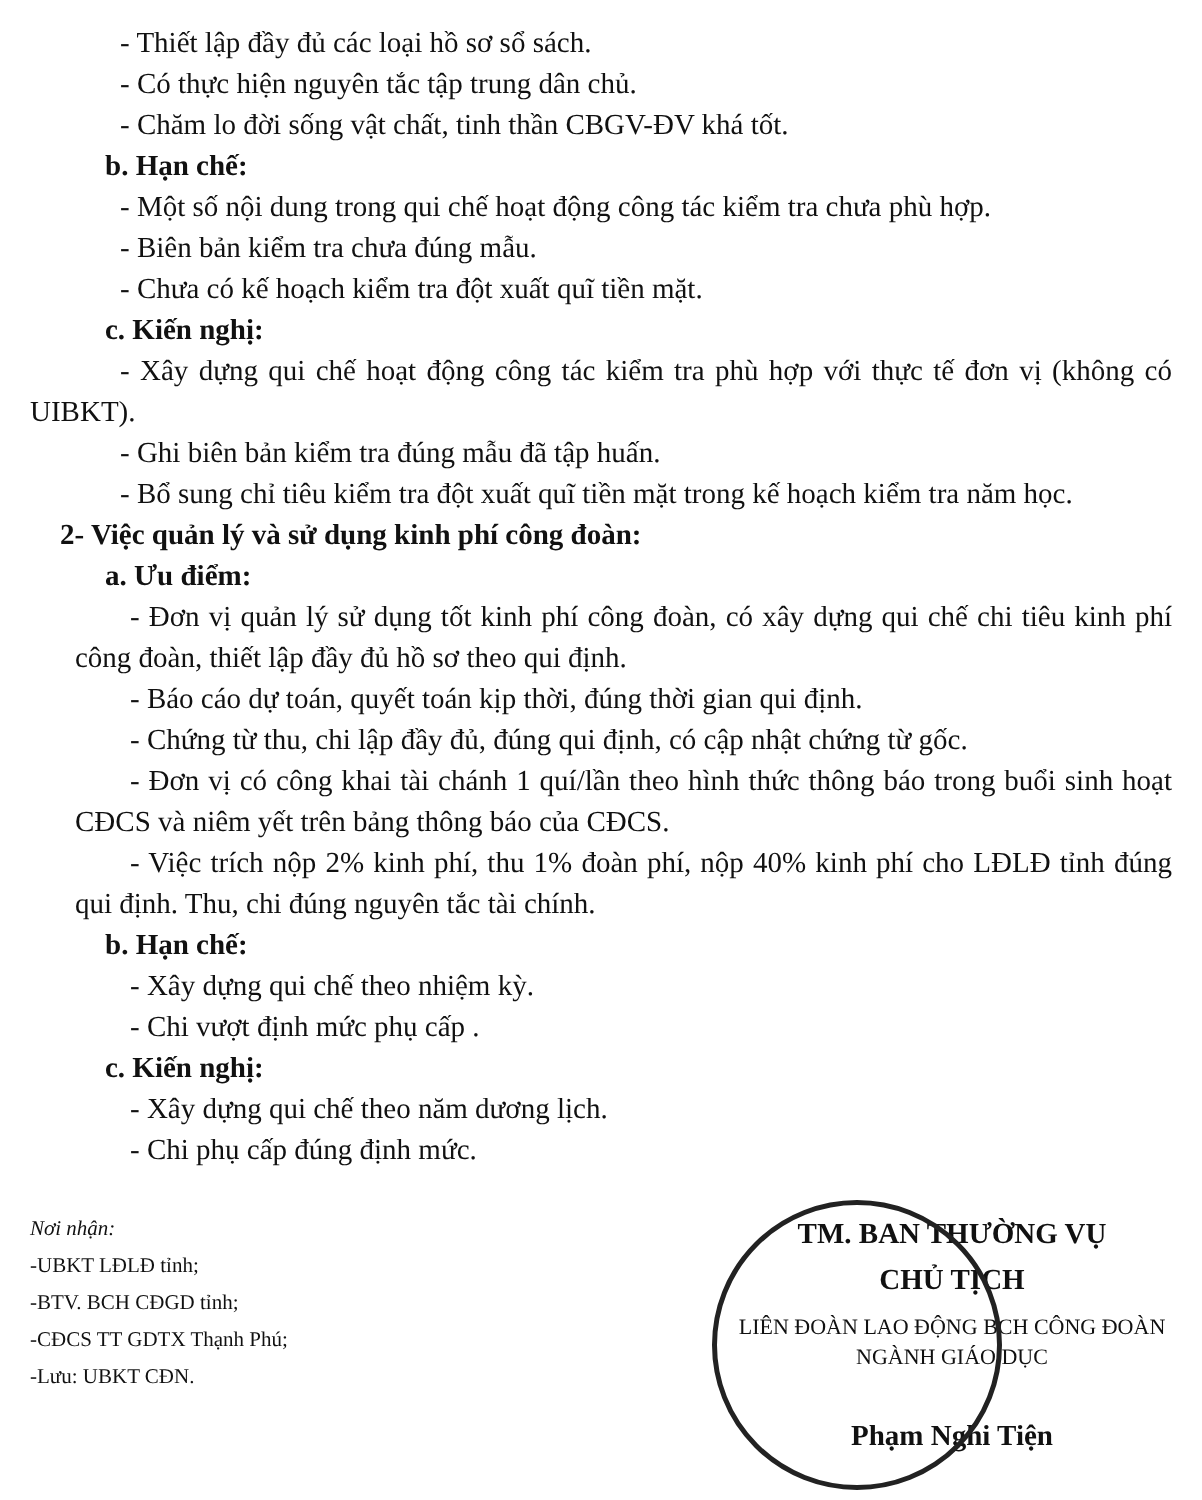- Thiết lập đầy đủ các loại hồ sơ sổ sách.
- Có thực hiện nguyên tắc tập trung dân chủ.
- Chăm lo đời sống vật chất, tinh thần CBGV-ĐV khá tốt.
b. Hạn chế:
- Một số nội dung trong qui chế hoạt động công tác kiểm tra chưa phù hợp.
- Biên bản kiểm tra chưa đúng mẫu.
- Chưa có kế hoạch kiểm tra đột xuất quĩ tiền mặt.
c. Kiến nghị:
- Xây dựng qui chế hoạt động công tác kiểm tra phù hợp với thực tế đơn vị (không có UIBKT).
- Ghi biên bản kiểm tra đúng mẫu đã tập huấn.
- Bổ sung chỉ tiêu kiểm tra đột xuất quĩ tiền mặt trong kế hoạch kiểm tra năm học.
2- Việc quản lý và sử dụng kinh phí công đoàn:
a. Ưu điểm:
- Đơn vị quản lý sử dụng tốt kinh phí công đoàn, có xây dựng qui chế chi tiêu kinh phí công đoàn, thiết lập đầy đủ hồ sơ theo qui định.
- Báo cáo dự toán, quyết toán kịp thời, đúng thời gian qui định.
- Chứng từ thu, chi lập đầy đủ, đúng qui định, có cập nhật chứng từ gốc.
- Đơn vị có công khai tài chánh 1 quí/lần theo hình thức thông báo trong buổi sinh hoạt CĐCS và niêm yết trên bảng thông báo của CĐCS.
- Việc trích nộp 2% kinh phí, thu 1% đoàn phí, nộp 40% kinh phí cho LĐLĐ tỉnh đúng qui định. Thu, chi đúng nguyên tắc tài chính.
b. Hạn chế:
- Xây dựng qui chế theo nhiệm kỳ.
- Chi vượt định mức phụ cấp .
c. Kiến nghị:
- Xây dựng qui chế theo năm dương lịch.
- Chi phụ cấp đúng định mức.
Nơi nhận:
-UBKT LĐLĐ tỉnh;
-BTV. BCH CĐGD tỉnh;
-CĐCS TT GDTX Thạnh Phú;
-Lưu: UBKT CĐN.
TM. BAN THƯỜNG VỤ
CHỦ TỊCH
LIÊN ĐOÀN LAO ĐỘNG BCH CÔNG ĐOÀN NGÀNH GIÁO DỤC
Phạm Nghi Tiện